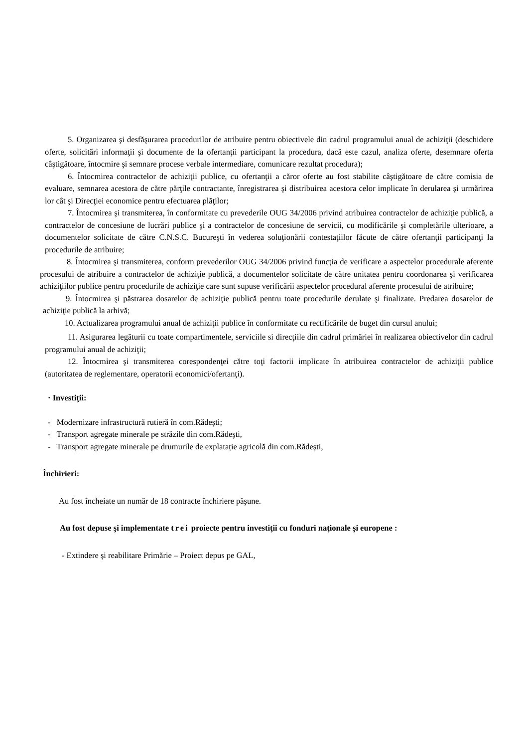5. Organizarea şi desfăşurarea procedurilor de atribuire pentru obiectivele din cadrul programului anual de achiziţii (deschidere oferte, solicitări informaţii şi documente de la ofertanţii participant la procedura, dacă este cazul, analiza oferte, desemnare oferta câştigătoare, întocmire şi semnare procese verbale intermediare, comunicare rezultat procedura);
6. Întocmirea contractelor de achiziţii publice, cu ofertanţii a căror oferte au fost stabilite câştigătoare de către comisia de evaluare, semnarea acestora de către părţile contractante, înregistrarea şi distribuirea acestora celor implicate în derularea şi urmărirea lor cât şi Direcţiei economice pentru efectuarea plăţilor;
7. Întocmirea şi transmiterea, în conformitate cu prevederile OUG 34/2006 privind atribuirea contractelor de achiziţie publică, a contractelor de concesiune de lucrări publice şi a contractelor de concesiune de servicii, cu modificările şi completările ulterioare, a documentelor solicitate de către C.N.S.C. Bucureşti în vederea soluţionării contestaţiilor făcute de către ofertanţii participanţi la procedurile de atribuire;
8. Întocmirea şi transmiterea, conform prevederilor OUG 34/2006 privind funcţia de verificare a aspectelor procedurale aferente procesului de atribuire a contractelor de achiziţie publică, a documentelor solicitate de către unitatea pentru coordonarea şi verificarea achiziţiilor publice pentru procedurile de achiziţie care sunt supuse verificării aspectelor procedural aferente procesului de atribuire;
9. Întocmirea şi păstrarea dosarelor de achiziţie publică pentru toate procedurile derulate şi finalizate. Predarea dosarelor de achiziţie publică la arhivă;
10. Actualizarea programului anual de achiziţii publice în conformitate cu rectificările de buget din cursul anului;
11. Asigurarea legăturii cu toate compartimentele, serviciile si direcţiile din cadrul primăriei în realizarea obiectivelor din cadrul programului anual de achiziţii;
12. Întocmirea şi transmiterea corespondenţei către toţi factorii implicate în atribuirea contractelor de achiziţii publice (autoritatea de reglementare, operatorii economici/ofertanţi).
· Investiţii:
- Modernizare infrastructură rutieră în com.Rădeşti;
- Transport agregate minerale pe străzile din com.Rădeşti,
- Transport agregate minerale pe drumurile de explatație agricolă din com.Rădești,
Închirieri:
Au fost încheiate un număr de 18 contracte închiriere păşune.
Au fost depuse şi implementate trei proiecte pentru investiţii cu fonduri naţionale şi europene :
- Extindere și reabilitare Primărie – Proiect depus pe GAL,